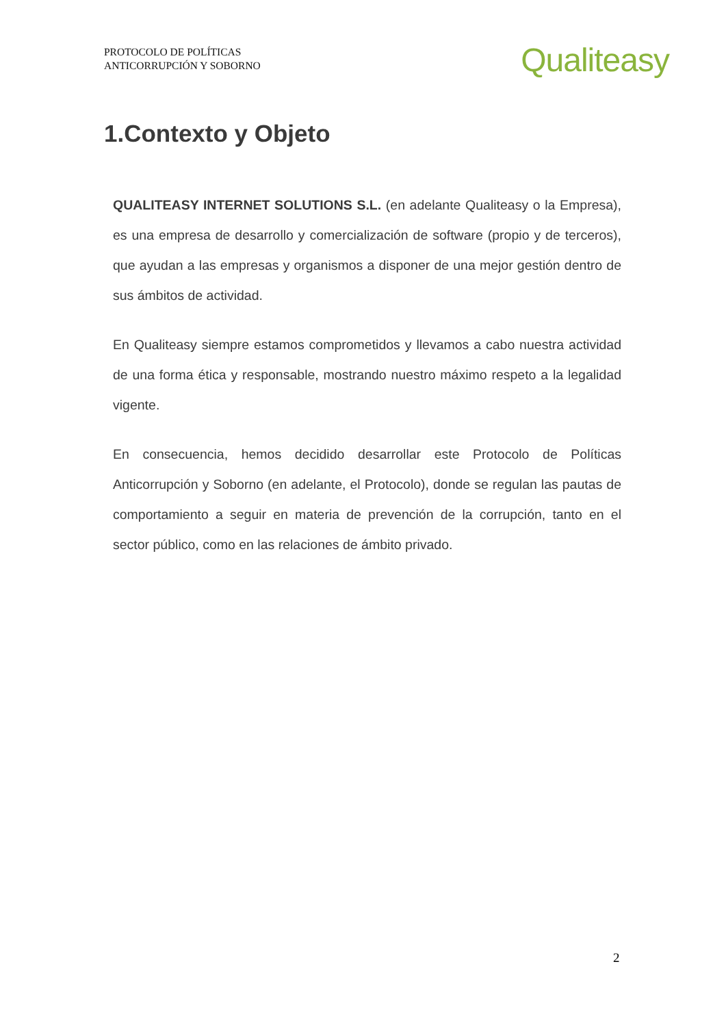PROTOCOLO DE POLÍTICAS
ANTICORRUPCIÓN Y SOBORNO
Qualiteasy
1.Contexto y Objeto
QUALITEASY INTERNET SOLUTIONS S.L. (en adelante Qualiteasy o la Empresa), es una empresa de desarrollo y comercialización de software (propio y de terceros), que ayudan a las empresas y organismos a disponer de una mejor gestión dentro de sus ámbitos de actividad.
En Qualiteasy siempre estamos comprometidos y llevamos a cabo nuestra actividad de una forma ética y responsable, mostrando nuestro máximo respeto a la legalidad vigente.
En consecuencia, hemos decidido desarrollar este Protocolo de Políticas Anticorrupción y Soborno (en adelante, el Protocolo), donde se regulan las pautas de comportamiento a seguir en materia de prevención de la corrupción, tanto en el sector público, como en las relaciones de ámbito privado.
2